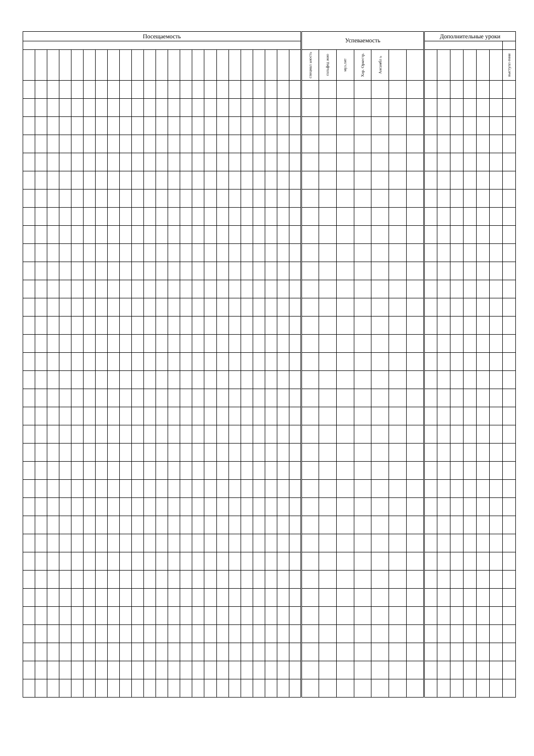| Посещаемость | | | | | | | | | | | | | | | | | | | | | | | Успеваемость | | | | | | | Дополнительные уроки | | | | | | |
| --- | --- | --- | --- | --- | --- | --- | --- | --- | --- | --- | --- | --- | --- | --- | --- | --- | --- | --- | --- | --- | --- | --- | --- | --- | --- | --- | --- | --- | --- | --- | --- | --- | --- | --- | --- | --- |
| | | | | | | | | | | | | | | | | | | | | | | | специал ьность | сольфед жио | муз.лит | Хор. Оркестр. | Ансамбл ь | | | | | | | | | выступл ения |